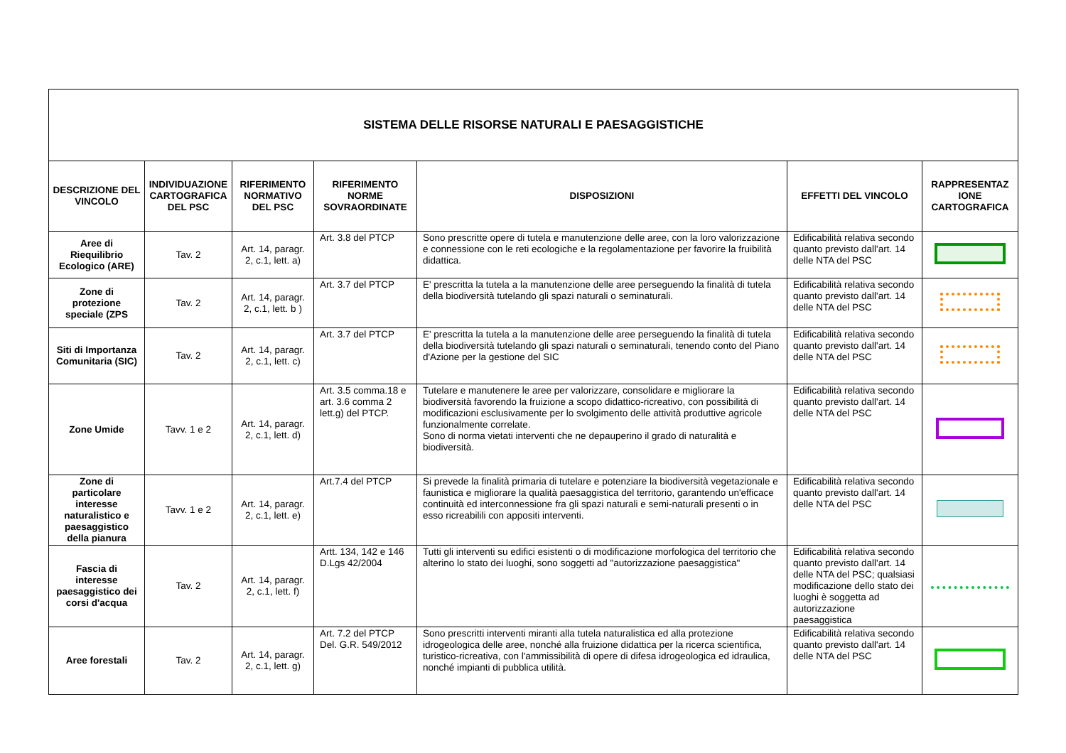| SISTEMA DELLE RISORSE NATURALI E PAESAGGISTICHE | | | | | | |
| --- | --- | --- | --- | --- | --- | --- |
| DESCRIZIONE DEL VINCOLO | INDIVIDUAZIONE CARTOGRAFICA DEL PSC | RIFERIMENTO NORMATIVO DEL PSC | RIFERIMENTO NORME SOVRAORDINATE | DISPOSIZIONI | EFFETTI DEL VINCOLO | RAPPRESENTAZ IONE CARTOGRAFICA |
| Aree di Riequilibrio Ecologico (ARE) | Tav. 2 | Art. 14, paragr. 2, c.1, lett. a) | Art. 3.8 del PTCP | Sono prescritte opere di tutela e manutenzione delle aree, con la loro valorizzazione e connessione con le reti ecologiche e la regolamentazione per favorire la fruibilità didattica. | Edificabilità relativa secondo quanto previsto dall'art. 14 delle NTA del PSC | |
| Zone di protezione speciale (ZPS | Tav. 2 | Art. 14, paragr. 2, c.1, lett. b ) | Art. 3.7 del PTCP | E' prescritta la tutela a la manutenzione delle aree perseguendo la finalità di tutela della biodiversità tutelando gli spazi naturali o seminaturali. | Edificabilità relativa secondo quanto previsto dall'art. 14 delle NTA del PSC | |
| Siti di Importanza Comunitaria (SIC) | Tav. 2 | Art. 14, paragr. 2, c.1, lett. c) | Art. 3.7 del PTCP | E' prescritta la tutela a la manutenzione delle aree perseguendo la finalità di tutela della biodiversità tutelando gli spazi naturali o seminaturali, tenendo conto del Piano d'Azione per la gestione del SIC | Edificabilità relativa secondo quanto previsto dall'art. 14 delle NTA del PSC | |
| Zone Umide | Tavv. 1 e 2 | Art. 14, paragr. 2, c.1, lett. d) | Art. 3.5 comma.18 e art. 3.6 comma 2 lett.g) del PTCP. | Tutelare e manutenere le aree per valorizzare, consolidare e migliorare la biodiversità favorendo la fruizione a scopo didattico-ricreativo, con possibilità di modificazioni esclusivamente per lo svolgimento delle attività produttive agricole funzionalmente correlate. Sono di norma vietati interventi che ne depauperino il grado di naturalità e biodiversità. | Edificabilità relativa secondo quanto previsto dall'art. 14 delle NTA del PSC | |
| Zone di particolare interesse naturalistico e paesaggistico della pianura | Tavv. 1 e 2 | Art. 14, paragr. 2, c.1, lett. e) | Art.7.4 del PTCP | Si prevede la finalità primaria di tutelare e potenziare la biodiversità vegetazionale e faunistica e migliorare la qualità paesaggistica del territorio, garantendo un'efficace continuità ed interconnessione fra gli spazi naturali e semi-naturali presenti o in esso ricreabilili con appositi interventi. | Edificabilità relativa secondo quanto previsto dall'art. 14 delle NTA del PSC | |
| Fascia di interesse paesaggistico dei corsi d'acqua | Tav. 2 | Art. 14, paragr. 2, c.1, lett. f) | Artt. 134, 142 e 146 D.Lgs 42/2004 | Tutti gli interventi su edifici esistenti o di modificazione morfologica del territorio che alterino lo stato dei luoghi, sono soggetti ad "autorizzazione paesaggistica" | Edificabilità relativa secondo quanto previsto dall'art. 14 delle NTA del PSC; qualsiasi modificazione dello stato dei luoghi è soggetta ad autorizzazione paesaggistica | |
| Aree forestali | Tav. 2 | Art. 14, paragr. 2, c.1, lett. g) | Art. 7.2 del PTCP Del. G.R. 549/2012 | Sono prescritti interventi miranti alla tutela naturalistica ed alla protezione idrogeologica delle aree, nonché alla fruizione didattica per la ricerca scientifica, turistico-ricreativa, con l'ammissibilità di opere di difesa idrogeologica ed idraulica, nonché impianti di pubblica utilità. | Edificabilità relativa secondo quanto previsto dall'art. 14 delle NTA del PSC | |